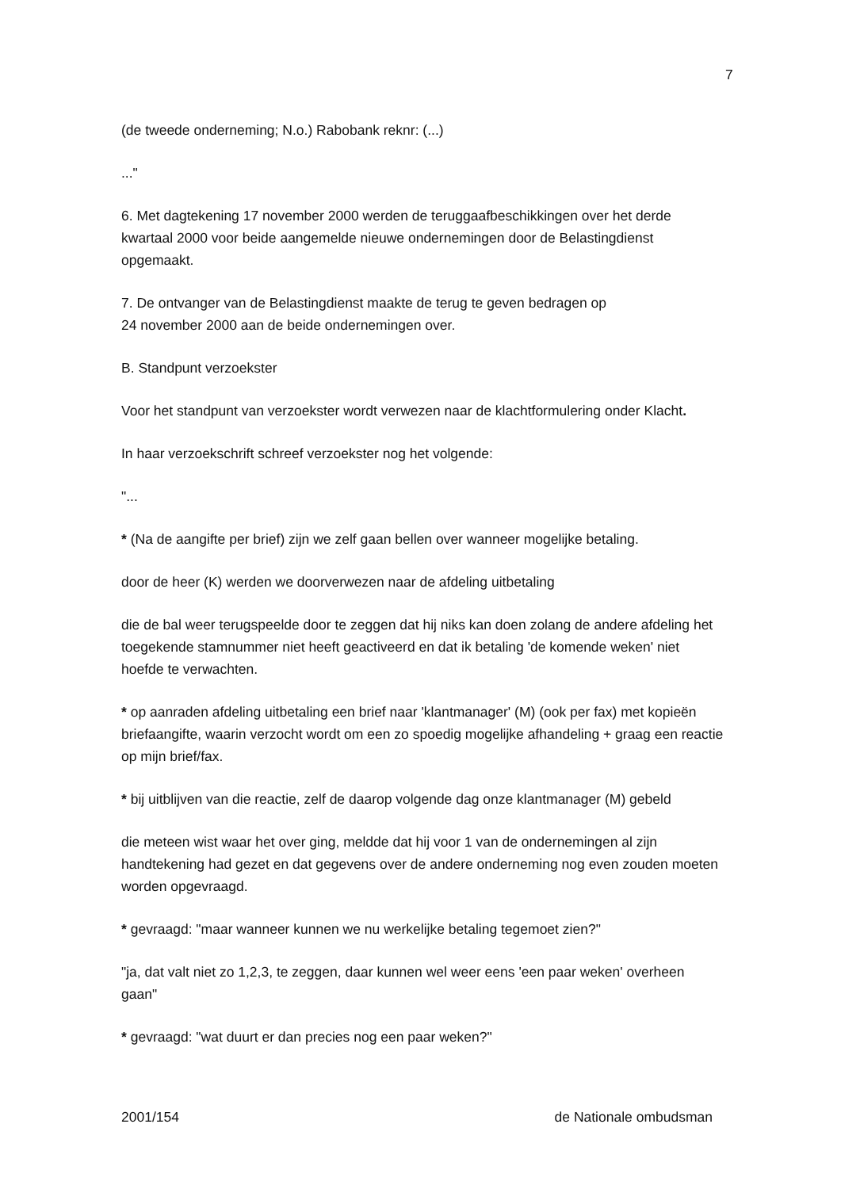7
(de tweede onderneming; N.o.) Rabobank reknr: (...)
..."
6. Met dagtekening 17 november 2000 werden de teruggaafbeschikkingen over het derde kwartaal 2000 voor beide aangemelde nieuwe ondernemingen door de Belastingdienst opgemaakt.
7. De ontvanger van de Belastingdienst maakte de terug te geven bedragen op
24 november 2000 aan de beide ondernemingen over.
B. Standpunt verzoekster
Voor het standpunt van verzoekster wordt verwezen naar de klachtformulering onder Klacht.
In haar verzoekschrift schreef verzoekster nog het volgende:
"...
* (Na de aangifte per brief) zijn we zelf gaan bellen over wanneer mogelijke betaling.
door de heer (K) werden we doorverwezen naar de afdeling uitbetaling
die de bal weer terugspeelde door te zeggen dat hij niks kan doen zolang de andere afdeling het toegekende stamnummer niet heeft geactiveerd en dat ik betaling 'de komende weken' niet hoefde te verwachten.
* op aanraden afdeling uitbetaling een brief naar 'klantmanager' (M) (ook per fax) met kopieën briefaangifte, waarin verzocht wordt om een zo spoedig mogelijke afhandeling + graag een reactie op mijn brief/fax.
* bij uitblijven van die reactie, zelf de daarop volgende dag onze klantmanager (M) gebeld
die meteen wist waar het over ging, meldde dat hij voor 1 van de ondernemingen al zijn handtekening had gezet en dat gegevens over de andere onderneming nog even zouden moeten worden opgevraagd.
* gevraagd: "maar wanneer kunnen we nu werkelijke betaling tegemoet zien?"
"ja, dat valt niet zo 1,2,3, te zeggen, daar kunnen wel weer eens 'een paar weken' overheen gaan"
* gevraagd: "wat duurt er dan precies nog een paar weken?"
2001/154 de Nationale ombudsman